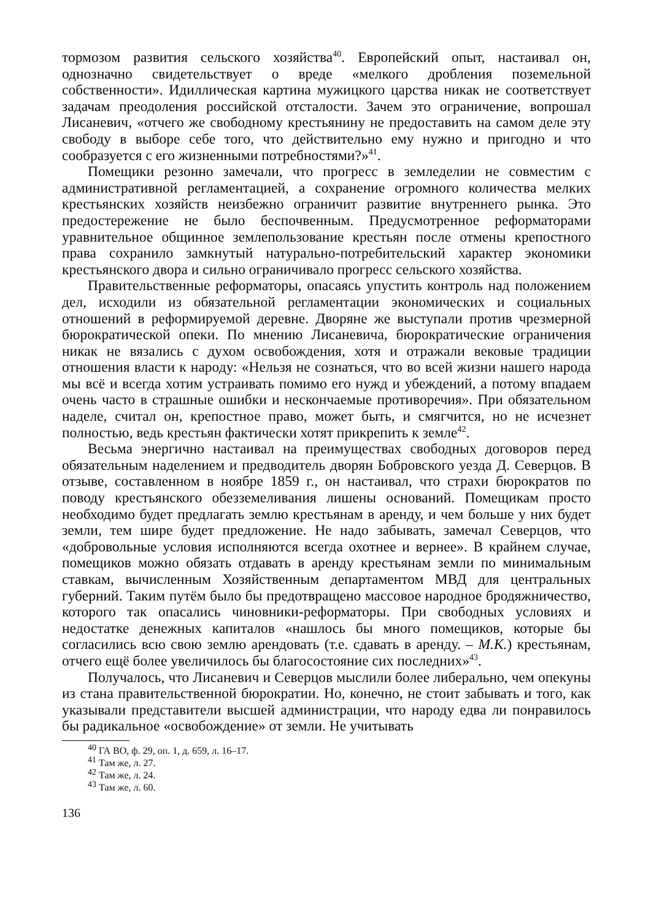тормозом развития сельского хозяйства<sup>40</sup>. Европейский опыт, настаивал он, однозначно свидетельствует о вреде «мелкого дробления поземельной собственности». Идиллическая картина мужицкого царства никак не соответствует задачам преодоления российской отсталости. Зачем это ограничение, вопрошал Лисаневич, «отчего же свободному крестьянину не предоставить на самом деле эту свободу в выборе себе того, что действительно ему нужно и пригодно и что сообразуется с его жизненными потребностями?»<sup>41</sup>.
Помещики резонно замечали, что прогресс в земледелии не совместим с административной регламентацией, а сохранение огромного количества мелких крестьянских хозяйств неизбежно ограничит развитие внутреннего рынка. Это предостережение не было беспочвенным. Предусмотренное реформаторами уравнительное общинное землепользование крестьян после отмены крепостного права сохранило замкнутый натурально-потребительский характер экономики крестьянского двора и сильно ограничивало прогресс сельского хозяйства.
Правительственные реформаторы, опасаясь упустить контроль над положением дел, исходили из обязательной регламентации экономических и социальных отношений в реформируемой деревне. Дворяне же выступали против чрезмерной бюрократической опеки. По мнению Лисаневича, бюрократические ограничения никак не вязались с духом освобождения, хотя и отражали вековые традиции отношения власти к народу: «Нельзя не сознаться, что во всей жизни нашего народа мы всё и всегда хотим устраивать помимо его нужд и убеждений, а потому впадаем очень часто в страшные ошибки и нескончаемые противоречия». При обязательном наделе, считал он, крепостное право, может быть, и смягчится, но не исчезнет полностью, ведь крестьян фактически хотят прикрепить к земле<sup>42</sup>.
Весьма энергично настаивал на преимуществах свободных договоров перед обязательным наделением и предводитель дворян Бобровского уезда Д. Северцов. В отзыве, составленном в ноябре 1859 г., он настаивал, что страхи бюрократов по поводу крестьянского обезземеливания лишены оснований. Помещикам просто необходимо будет предлагать землю крестьянам в аренду, и чем больше у них будет земли, тем шире будет предложение. Не надо забывать, замечал Северцов, что «добровольные условия исполняются всегда охотнее и вернее». В крайнем случае, помещиков можно обязать отдавать в аренду крестьянам земли по минимальным ставкам, вычисленным Хозяйственным департаментом МВД для центральных губерний. Таким путём было бы предотвращено массовое народное бродяжничество, которого так опасались чиновники-реформаторы. При свободных условиях и недостатке денежных капиталов «нашлось бы много помещиков, которые бы согласились всю свою землю арендовать (т.е. сдавать в аренду. – М.К.) крестьянам, отчего ещё более увеличилось бы благосостояние сих последних»<sup>43</sup>.
Получалось, что Лисаневич и Северцов мыслили более либерально, чем опекуны из стана правительственной бюрократии. Но, конечно, не стоит забывать и того, как указывали представители высшей администрации, что народу едва ли понравилось бы радикальное «освобождение» от земли. Не учитывать
<sup>40</sup> ГА ВО, ф. 29, оп. 1, д. 659, л. 16–17.
<sup>41</sup> Там же, л. 27.
<sup>42</sup> Там же, л. 24.
<sup>43</sup> Там же, л. 60.
136